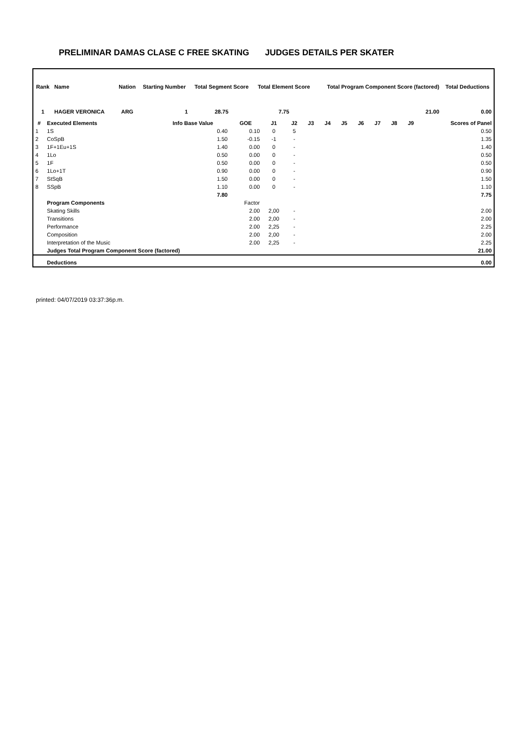PRELIMINAR DAMAS CLASE C FREE SKATING JUDGES DETAILS PER SKATER
| Rank | Name | | Nation | Starting Number | Total Segment Score | Total Element Score | Total Program Component Score (factored) | Total Deductions |
| --- | --- | --- | --- | --- | --- | --- | --- | --- |
| 1 | HAGER VERONICA | | ARG | 1 | 28.75 | 7.75 | 21.00 | 0.00 |
| # | Executed Elements | Info Base Value | GOE | J1 | J2 | J3 | J4 | J5 | J6 | J7 | J8 | J9 | Scores of Panel |
| --- | --- | --- | --- | --- | --- | --- | --- | --- | --- | --- | --- | --- | --- |
| 1 | 1S | 0.40 | 0.10 | 0 | 5 | | | | | | | | 0.50 |
| 2 | CoSpB | 1.50 | -0.15 | -1 | - | | | | | | | | 1.35 |
| 3 | 1F+1Eu+1S | 1.40 | 0.00 | 0 | - | | | | | | | | 1.40 |
| 4 | 1Lo | 0.50 | 0.00 | 0 | - | | | | | | | | 0.50 |
| 5 | 1F | 0.50 | 0.00 | 0 | - | | | | | | | | 0.50 |
| 6 | 1Lo+1T | 0.90 | 0.00 | 0 | - | | | | | | | | 0.90 |
| 7 | StSqB | 1.50 | 0.00 | 0 | - | | | | | | | | 1.50 |
| 8 | SSpB | 1.10 | 0.00 | 0 | - | | | | | | | | 1.10 |
| | | 7.80 | | | | | | | | | | | 7.75 |
| | Program Components | | Factor | | | | | | | | | | |
| | Skating Skills | | 2.00 | 2,00 | - | | | | | | | | 2.00 |
| | Transitions | | 2.00 | 2,00 | - | | | | | | | | 2.00 |
| | Performance | | 2.00 | 2,25 | - | | | | | | | | 2.25 |
| | Composition | | 2.00 | 2,00 | - | | | | | | | | 2.00 |
| | Interpretation of the Music | | 2.00 | 2,25 | - | | | | | | | | 2.25 |
| | Judges Total Program Component Score (factored) | | | | | | | | | | | | 21.00 |
| | Deductions | | | | | | | | | | | | 0.00 |
printed: 04/07/2019 03:37:36p.m.